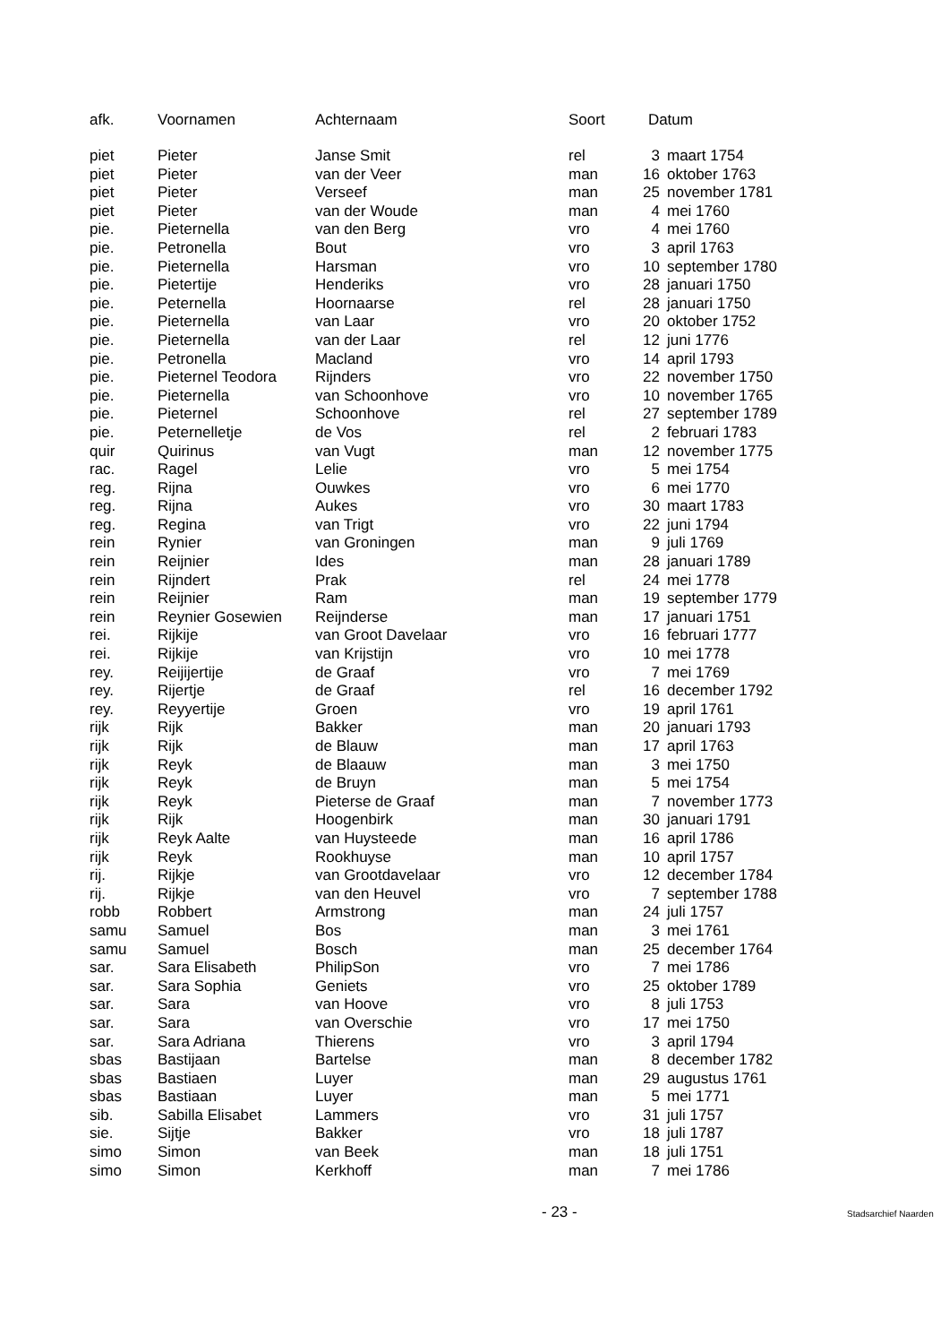| afk. | Voornamen | Achternaam | Soort | Datum | |
| --- | --- | --- | --- | --- | --- |
| piet | Pieter | Janse Smit | rel | 3 | maart 1754 |
| piet | Pieter | van der Veer | man | 16 | oktober 1763 |
| piet | Pieter | Verseef | man | 25 | november 1781 |
| piet | Pieter | van der Woude | man | 4 | mei 1760 |
| pie. | Pieternella | van den Berg | vro | 4 | mei 1760 |
| pie. | Petronella | Bout | vro | 3 | april 1763 |
| pie. | Pieternella | Harsman | vro | 10 | september 1780 |
| pie. | Pietertije | Henderiks | vro | 28 | januari 1750 |
| pie. | Peternella | Hoornaarse | rel | 28 | januari 1750 |
| pie. | Pieternella | van Laar | vro | 20 | oktober 1752 |
| pie. | Pieternella | van der Laar | rel | 12 | juni 1776 |
| pie. | Petronella | Macland | vro | 14 | april 1793 |
| pie. | Pieternel Teodora | Rijnders | vro | 22 | november 1750 |
| pie. | Pieternella | van Schoonhove | vro | 10 | november 1765 |
| pie. | Pieternel | Schoonhove | rel | 27 | september 1789 |
| pie. | Peternelletje | de Vos | rel | 2 | februari 1783 |
| quir | Quirinus | van Vugt | man | 12 | november 1775 |
| rac. | Ragel | Lelie | vro | 5 | mei 1754 |
| reg. | Rijna | Ouwkes | vro | 6 | mei 1770 |
| reg. | Rijna | Aukes | vro | 30 | maart 1783 |
| reg. | Regina | van Trigt | vro | 22 | juni 1794 |
| rein | Rynier | van Groningen | man | 9 | juli 1769 |
| rein | Reijnier | Ides | man | 28 | januari 1789 |
| rein | Rijndert | Prak | rel | 24 | mei 1778 |
| rein | Reijnier | Ram | man | 19 | september 1779 |
| rein | Reynier Gosewien | Reijnderse | man | 17 | januari 1751 |
| rei. | Rijkije | van Groot Davelaar | vro | 16 | februari 1777 |
| rei. | Rijkije | van Krijstijn | vro | 10 | mei 1778 |
| rey. | Reijijertije | de Graaf | vro | 7 | mei 1769 |
| rey. | Rijertje | de Graaf | rel | 16 | december 1792 |
| rey. | Reyyertije | Groen | vro | 19 | april 1761 |
| rijk | Rijk | Bakker | man | 20 | januari 1793 |
| rijk | Rijk | de Blauw | man | 17 | april 1763 |
| rijk | Reyk | de Blaauw | man | 3 | mei 1750 |
| rijk | Reyk | de Bruyn | man | 5 | mei 1754 |
| rijk | Reyk | Pieterse de Graaf | man | 7 | november 1773 |
| rijk | Rijk | Hoogenbirk | man | 30 | januari 1791 |
| rijk | Reyk Aalte | van Huysteede | man | 16 | april 1786 |
| rijk | Reyk | Rookhuyse | man | 10 | april 1757 |
| rij. | Rijkje | van Grootdavelaar | vro | 12 | december 1784 |
| rij. | Rijkje | van den Heuvel | vro | 7 | september 1788 |
| robb | Robbert | Armstrong | man | 24 | juli 1757 |
| samu | Samuel | Bos | man | 3 | mei 1761 |
| samu | Samuel | Bosch | man | 25 | december 1764 |
| sar. | Sara Elisabeth | PhilipSon | vro | 7 | mei 1786 |
| sar. | Sara Sophia | Geniets | vro | 25 | oktober 1789 |
| sar. | Sara | van Hoove | vro | 8 | juli 1753 |
| sar. | Sara | van Overschie | vro | 17 | mei 1750 |
| sar. | Sara Adriana | Thierens | vro | 3 | april 1794 |
| sbas | Bastijaan | Bartelse | man | 8 | december 1782 |
| sbas | Bastiaen | Luyer | man | 29 | augustus 1761 |
| sbas | Bastiaan | Luyer | man | 5 | mei 1771 |
| sib. | Sabilla Elisabet | Lammers | vro | 31 | juli 1757 |
| sie. | Sijtje | Bakker | vro | 18 | juli 1787 |
| simo | Simon | van Beek | man | 18 | juli 1751 |
| simo | Simon | Kerkhoff | man | 7 | mei 1786 |
- 23 - Stadsarchief Naarden